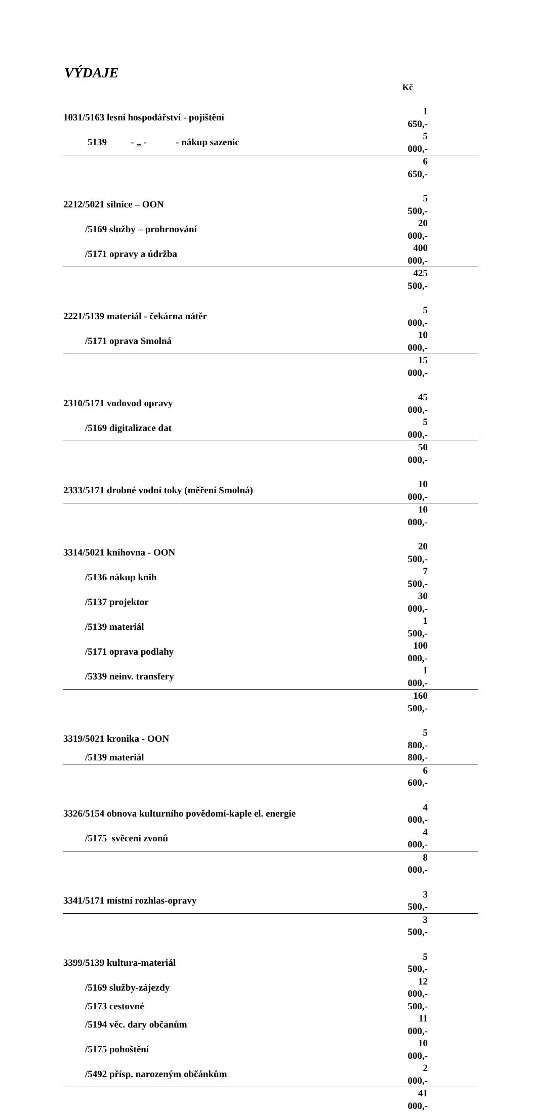VÝDAJE
Kč
| 1031/5163 lesní hospodářství - pojištění | 1 650,- |
| 5139 - „ - - nákup sazenic | 5 000,- |
| | 6 650,- |
| 2212/5021 silnice – OON | 5 500,- |
| /5169 služby – prohrnování | 20 000,- |
| /5171 opravy a údržba | 400 000,- |
| | 425 500,- |
| 2221/5139 materiál - čekárna nátěr | 5 000,- |
| /5171 oprava Smolná | 10 000,- |
| | 15 000,- |
| 2310/5171 vodovod opravy | 45 000,- |
| /5169 digitalizace dat | 5 000,- |
| | 50 000,- |
| 2333/5171 drobné vodní toky (měření Smolná) | 10 000,- |
| | 10 000,- |
| 3314/5021 knihovna - OON | 20 500,- |
| /5136 nákup knih | 7 500,- |
| /5137 projektor | 30 000,- |
| /5139 materiál | 1 500,- |
| /5171 oprava podlahy | 100 000,- |
| /5339 neinv. transfery | 1 000,- |
| | 160 500,- |
| 3319/5021 kronika - OON | 5 800,- |
| /5139 materiál | 800,- |
| | 6 600,- |
| 3326/5154 obnova kulturního povědomí-kaple el. energie | 4 000,- |
| /5175 svěcení zvonů | 4 000,- |
| | 8 000,- |
| 3341/5171 místní rozhlas-opravy | 3 500,- |
| | 3 500,- |
| 3399/5139 kultura-materiál | 5 500,- |
| /5169 služby-zájezdy | 12 000,- |
| /5173 cestovné | 500,- |
| /5194 věc. dary občanům | 11 000,- |
| /5175 pohoštění | 10 000,- |
| /5492 přísp. narozeným občánkům | 2 000,- |
| | 41 000,- |